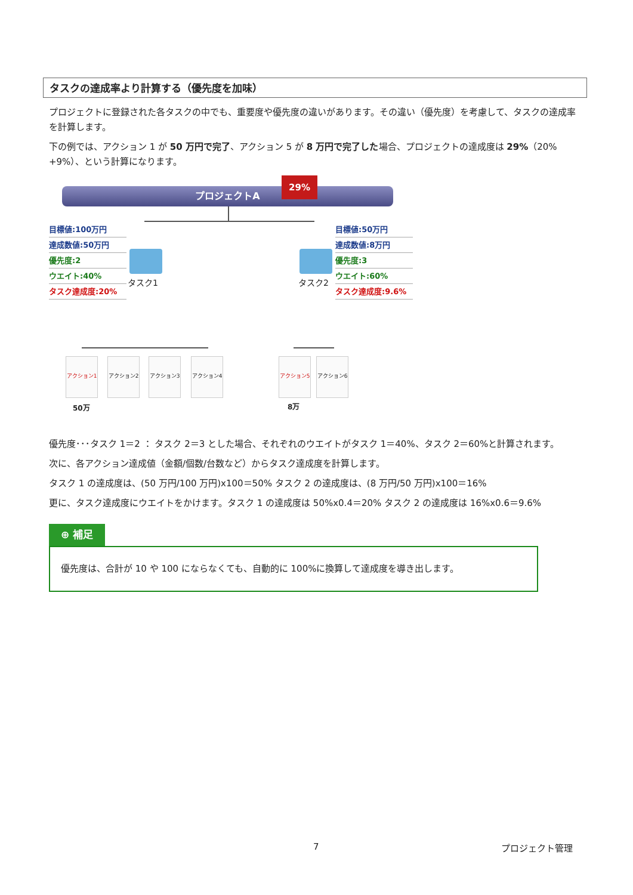タスクの達成率より計算する（優先度を加味）
プロジェクトに登録された各タスクの中でも、重要度や優先度の違いがあります。その違い（優先度）を考慮して、タスクの達成率を計算します。
下の例では、アクション 1 が 50 万円で完了、アクション 5 が 8 万円で完了した場合、プロジェクトの達成度は 29%（20% +9%）、という計算になります。
プロジェクトA
29%
目標値:100万円
達成数値:50万円
優先度:2
ウエイト:40%
タスク達成度:20%
目標値:50万円
達成数値:8万円
優先度:3
ウエイト:60%
タスク達成度:9.6%
タスク1 タスク2
アクション1 アクション2 アクション3 アクション4 アクション5 アクション6
50万 8万
優先度･･･タスク 1＝2 ： タスク 2＝3 とした場合、それぞれのウエイトがタスク 1＝40%、タスク 2＝60%と計算されます。
次に、各アクション達成値（金額/個数/台数など）からタスク達成度を計算します。
タスク 1 の達成度は、(50 万円/100 万円)x100＝50% タスク 2 の達成度は、(8 万円/50 万円)x100＝16%
更に、タスク達成度にウエイトをかけます。タスク 1 の達成度は 50%x0.4＝20% タスク 2 の達成度は 16%x0.6＝9.6%
⊕ 補足
優先度は、合計が 10 や 100 にならなくても、自動的に 100%に換算して達成度を導き出します。
7 プロジェクト管理